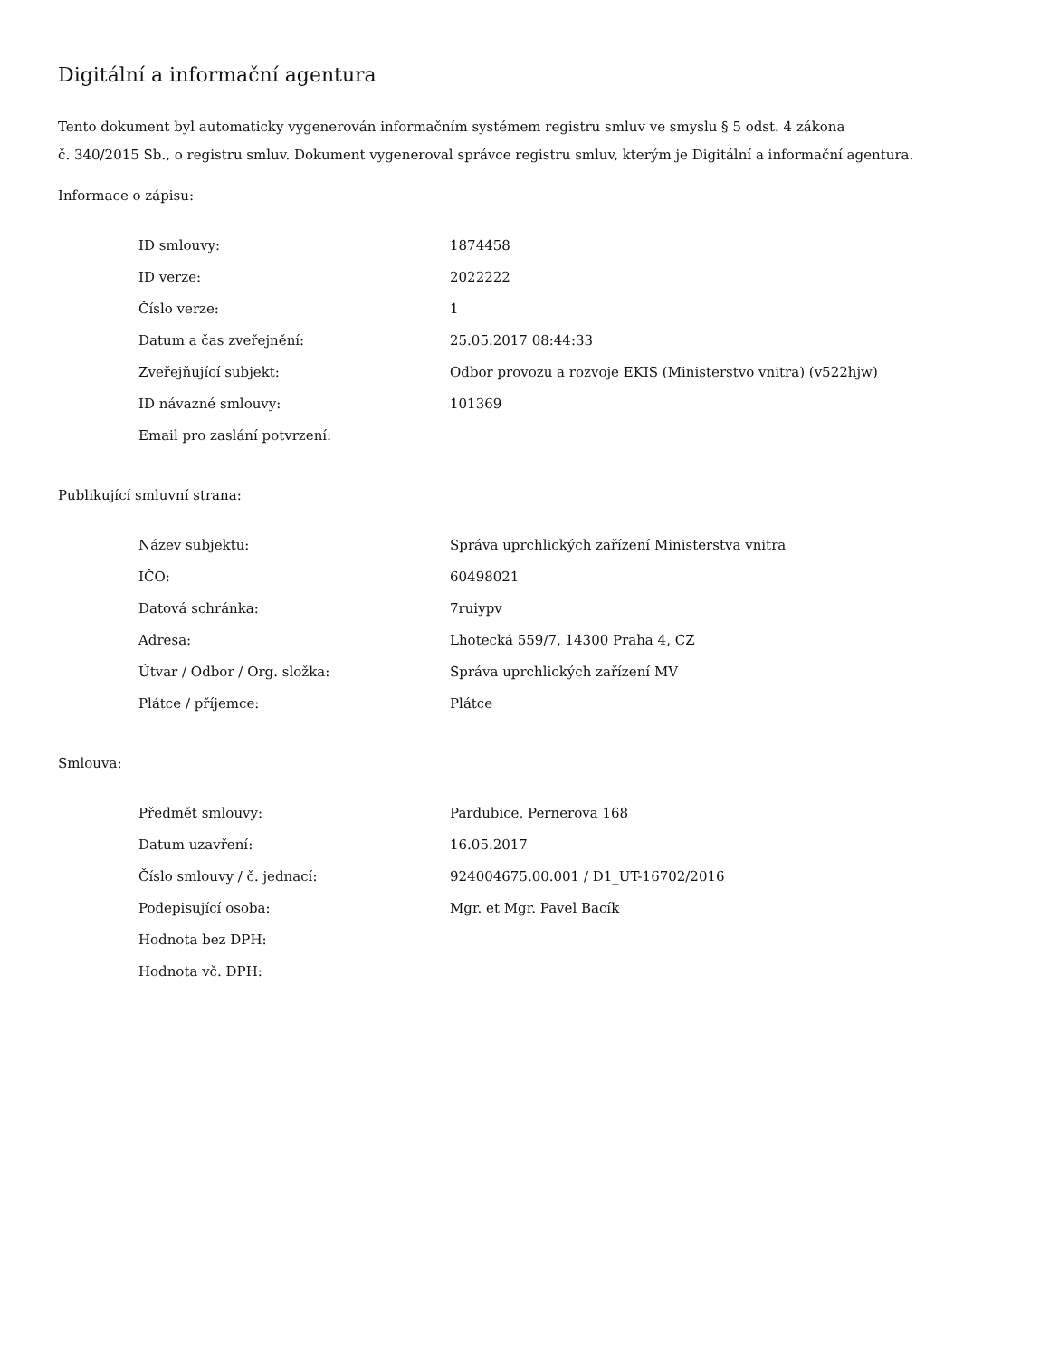Digitální a informační agentura
Tento dokument byl automaticky vygenerován informačním systémem registru smluv ve smyslu § 5 odst. 4 zákona
č. 340/2015 Sb., o registru smluv. Dokument vygeneroval správce registru smluv, kterým je Digitální a informační agentura.
Informace o zápisu:
| ID smlouvy: | 1874458 |
| ID verze: | 2022222 |
| Číslo verze: | 1 |
| Datum a čas zveřejnění: | 25.05.2017 08:44:33 |
| Zveřejňující subjekt: | Odbor provozu a rozvoje EKIS (Ministerstvo vnitra) (v522hjw) |
| ID návazné smlouvy: | 101369 |
| Email pro zaslání potvrzení: | |
Publikující smluvní strana:
| Název subjektu: | Správa uprchlických zařízení Ministerstva vnitra |
| IČO: | 60498021 |
| Datová schránka: | 7ruiypv |
| Adresa: | Lhotecká 559/7, 14300 Praha 4, CZ |
| Útvar / Odbor / Org. složka: | Správa uprchlických zařízení MV |
| Plátce / příjemce: | Plátce |
Smlouva:
| Předmět smlouvy: | Pardubice, Pernerova 168 |
| Datum uzavření: | 16.05.2017 |
| Číslo smlouvy / č. jednací: | 924004675.00.001 / D1_UT-16702/2016 |
| Podepisující osoba: | Mgr. et Mgr. Pavel Bacík |
| Hodnota bez DPH: | |
| Hodnota vč. DPH: | |